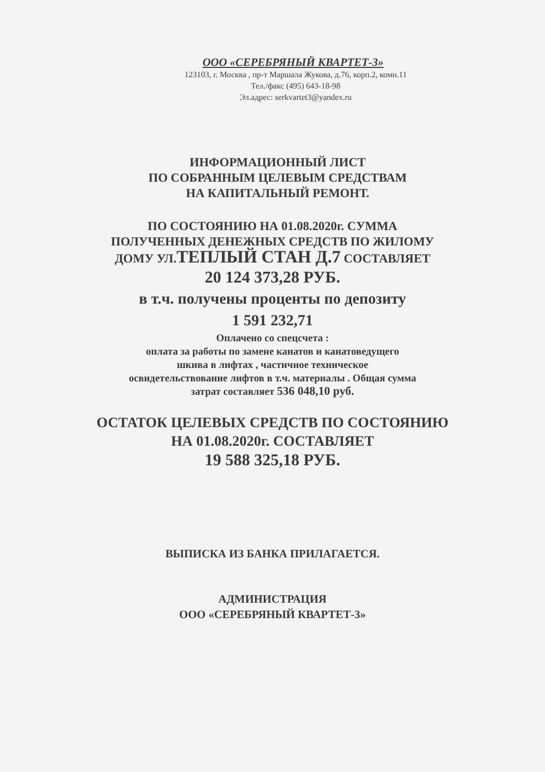ООО «СЕРЕБРЯНЫЙ КВАРТЕТ-3»
123103, г. Москва , пр-т Маршала Жукова, д.76, корп.2, комн.11
Тел./факс (495) 643-18-98
Эл.адрес: serkvartet3@yandex.ru
ИНФОРМАЦИОННЫЙ ЛИСТ
ПО СОБРАННЫМ ЦЕЛЕВЫМ СРЕДСТВАМ
НА КАПИТАЛЬНЫЙ РЕМОНТ.
ПО СОСТОЯНИЮ НА 01.08.2020г. СУММА
ПОЛУЧЕННЫХ ДЕНЕЖНЫХ СРЕДСТВ ПО ЖИЛОМУ
ДОМУ УЛ.ТЕПЛЫЙ СТАН Д.7 СОСТАВЛЯЕТ
20 124 373,28 РУБ.
в т.ч. получены проценты по депозиту
1 591 232,71
Оплачено со спецсчета :
оплата за работы по замене канатов и канатоведущего
шкива в лифтах , частичное техническое
освидетельствование лифтов в т.ч. материалы . Общая сумма
затрат составляет 536 048,10 руб.
ОСТАТОК ЦЕЛЕВЫХ СРЕДСТВ ПО СОСТОЯНИЮ
НА 01.08.2020г. СОСТАВЛЯЕТ
19 588 325,18 РУБ.
ВЫПИСКА ИЗ БАНКА ПРИЛАГАЕТСЯ.
АДМИНИСТРАЦИЯ
ООО «СЕРЕБРЯНЫЙ КВАРТЕТ-3»